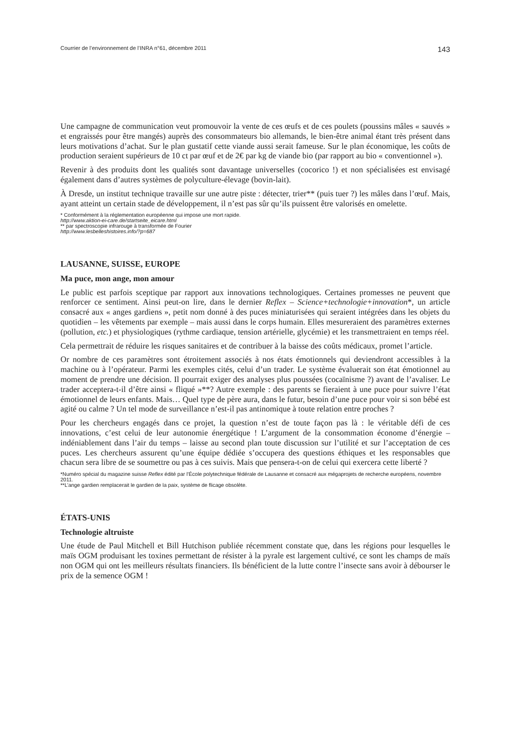Courrier de l’environnement de l’INRA n°61, décembre 2011 143
Une campagne de communication veut promouvoir la vente de ces œufs et de ces poulets (poussins mâles « sauvés » et engraissés pour être mangés) auprès des consommateurs bio allemands, le bien-être animal étant très présent dans leurs motivations d’achat. Sur le plan gustatif cette viande aussi serait fameuse. Sur le plan économique, les coûts de production seraient supérieurs de 10 ct par œuf et de 2€ par kg de viande bio (par rapport au bio « conventionnel »).
Revenir à des produits dont les qualités sont davantage universelles (cocorico !) et non spécialisées est envisagé également dans d’autres systèmes de polyculture-élevage (bovin-lait).
À Dresde, un institut technique travaille sur une autre piste : détecter, trier** (puis tuer ?) les mâles dans l’œuf. Mais, ayant atteint un certain stade de développement, il n’est pas sûr qu’ils puissent être valorisés en omelette.
* Conformément à la réglementation européenne qui impose une mort rapide.
http://www.aktion-ei-care.de/startseite_eicare.html
** par spectroscopie infrarouge à transformée de Fourier
http://www.lesbelleshistoires.info/?p=687
LAUSANNE, SUISSE, EUROPE
Ma puce, mon ange, mon amour
Le public est parfois sceptique par rapport aux innovations technologiques. Certaines promesses ne peuvent que renforcer ce sentiment. Ainsi peut-on lire, dans le dernier Reflex – Science+technologie+innovation*, un article consacré aux « anges gardiens », petit nom donné à des puces miniaturisées qui seraient intégrées dans les objets du quotidien – les vêtements par exemple – mais aussi dans le corps humain. Elles mesureraient des paramètres externes (pollution, etc.) et physiologiques (rythme cardiaque, tension artérielle, glycémie) et les transmettraient en temps réel.
Cela permettrait de réduire les risques sanitaires et de contribuer à la baisse des coûts médicaux, promet l’article.
Or nombre de ces paramètres sont étroitement associés à nos états émotionnels qui deviendront accessibles à la machine ou à l’opérateur. Parmi les exemples cités, celui d’un trader. Le système évaluerait son état émotionnel au moment de prendre une décision. Il pourrait exiger des analyses plus poussées (cocaïnisme ?) avant de l’avaliser. Le trader acceptera-t-il d’être ainsi « fliqué »**? Autre exemple : des parents se fieraient à une puce pour suivre l’état émotionnel de leurs enfants. Mais… Quel type de père aura, dans le futur, besoin d’une puce pour voir si son bébé est agité ou calme ? Un tel mode de surveillance n’est-il pas antinomique à toute relation entre proches ?
Pour les chercheurs engagés dans ce projet, la question n’est de toute façon pas là : le véritable défi de ces innovations, c’est celui de leur autonomie énergétique ! L’argument de la consommation économe d’énergie – indéniablement dans l’air du temps – laisse au second plan toute discussion sur l’utilité et sur l’acceptation de ces puces. Les chercheurs assurent qu’une équipe dédiée s’occupera des questions éthiques et les responsables que chacun sera libre de se soumettre ou pas à ces suivis. Mais que pensera-t-on de celui qui exercera cette liberté ?
*Numéro spécial du magazine suisse Reflex édité par l’École polytechnique fédérale de Lausanne et consacré aux mégaprojets de recherche européens, novembre 2011.
**L’ange gardien remplacerait le gardien de la paix, système de flicage obsolète.
ÉTATS-UNIS
Technologie altruiste
Une étude de Paul Mitchell et Bill Hutchison publiée récemment constate que, dans les régions pour lesquelles le maïs OGM produisant les toxines permettant de résister à la pyrale est largement cultivé, ce sont les champs de maïs non OGM qui ont les meilleurs résultats financiers. Ils bénéficient de la lutte contre l’insecte sans avoir à débourser le prix de la semence OGM !